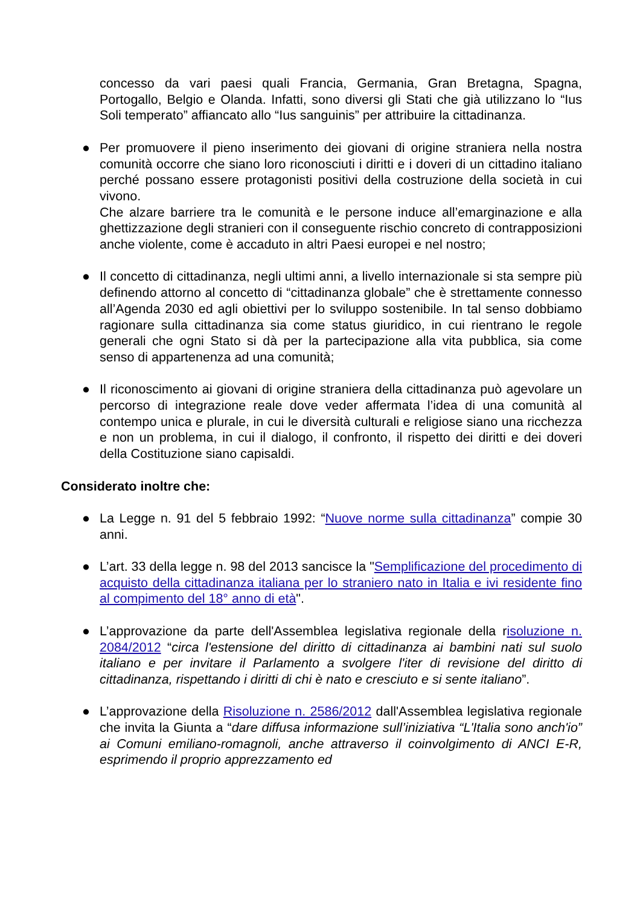concesso da vari paesi quali Francia, Germania, Gran Bretagna, Spagna, Portogallo, Belgio e Olanda. Infatti, sono diversi gli Stati che già utilizzano lo “Ius Soli temperato” affiancato allo “Ius sanguinis” per attribuire la cittadinanza.
● Per promuovere il pieno inserimento dei giovani di origine straniera nella nostra comunità occorre che siano loro riconosciuti i diritti e i doveri di un cittadino italiano perché possano essere protagonisti positivi della costruzione della società in cui vivono.
Che alzare barriere tra le comunità e le persone induce all’emarginazione e alla ghettizzazione degli stranieri con il conseguente rischio concreto di contrapposizioni anche violente, come è accaduto in altri Paesi europei e nel nostro;
● Il concetto di cittadinanza, negli ultimi anni, a livello internazionale si sta sempre più definendo attorno al concetto di “cittadinanza globale” che è strettamente connesso all’Agenda 2030 ed agli obiettivi per lo sviluppo sostenibile. In tal senso dobbiamo ragionare sulla cittadinanza sia come status giuridico, in cui rientrano le regole generali che ogni Stato si dà per la partecipazione alla vita pubblica, sia come senso di appartenenza ad una comunità;
● Il riconoscimento ai giovani di origine straniera della cittadinanza può agevolare un percorso di integrazione reale dove veder affermata l’idea di una comunità al contempo unica e plurale, in cui le diversità culturali e religiose siano una ricchezza e non un problema, in cui il dialogo, il confronto, il rispetto dei diritti e dei doveri della Costituzione siano capisaldi.
Considerato inoltre che:
● La Legge n. 91 del 5 febbraio 1992: “Nuove norme sulla cittadinanza” compie 30 anni.
● L’art. 33 della legge n. 98 del 2013 sancisce la "Semplificazione del procedimento di acquisto della cittadinanza italiana per lo straniero nato in Italia e ivi residente fino al compimento del 18° anno di età".
● L’approvazione da parte dell'Assemblea legislativa regionale della risoluzione n. 2084/2012 “circa l'estensione del diritto di cittadinanza ai bambini nati sul suolo italiano e per invitare il Parlamento a svolgere l'iter di revisione del diritto di cittadinanza, rispettando i diritti di chi è nato e cresciuto e si sente italiano”.
● L’approvazione della Risoluzione n. 2586/2012 dall'Assemblea legislativa regionale che invita la Giunta a “dare diffusa informazione sull’iniziativa “L'Italia sono anch'io” ai Comuni emiliano-romagnoli, anche attraverso il coinvolgimento di ANCI E-R, esprimendo il proprio apprezzamento ed